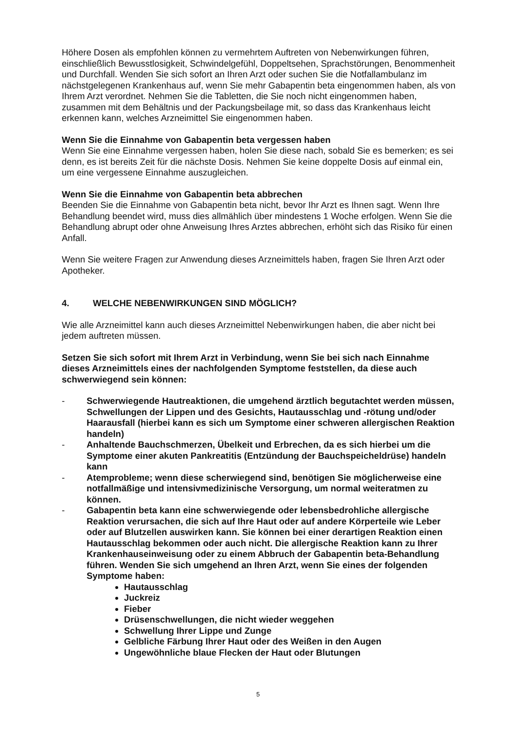Höhere Dosen als empfohlen können zu vermehrtem Auftreten von Nebenwirkungen führen, einschließlich Bewusstlosigkeit, Schwindelgefühl, Doppeltsehen, Sprachstörungen, Benommenheit und Durchfall. Wenden Sie sich sofort an Ihren Arzt oder suchen Sie die Notfallambulanz im nächstgelegenen Krankenhaus auf, wenn Sie mehr Gabapentin beta eingenommen haben, als von Ihrem Arzt verordnet. Nehmen Sie die Tabletten, die Sie noch nicht eingenommen haben, zusammen mit dem Behältnis und der Packungsbeilage mit, so dass das Krankenhaus leicht erkennen kann, welches Arzneimittel Sie eingenommen haben.
Wenn Sie die Einnahme von Gabapentin beta vergessen haben
Wenn Sie eine Einnahme vergessen haben, holen Sie diese nach, sobald Sie es bemerken; es sei denn, es ist bereits Zeit für die nächste Dosis. Nehmen Sie keine doppelte Dosis auf einmal ein, um eine vergessene Einnahme auszugleichen.
Wenn Sie die Einnahme von Gabapentin beta abbrechen
Beenden Sie die Einnahme von Gabapentin beta nicht, bevor Ihr Arzt es Ihnen sagt. Wenn Ihre Behandlung beendet wird, muss dies allmählich über mindestens 1 Woche erfolgen. Wenn Sie die Behandlung abrupt oder ohne Anweisung Ihres Arztes abbrechen, erhöht sich das Risiko für einen Anfall.
Wenn Sie weitere Fragen zur Anwendung dieses Arzneimittels haben, fragen Sie Ihren Arzt oder Apotheker.
4. WELCHE NEBENWIRKUNGEN SIND MÖGLICH?
Wie alle Arzneimittel kann auch dieses Arzneimittel Nebenwirkungen haben, die aber nicht bei jedem auftreten müssen.
Setzen Sie sich sofort mit Ihrem Arzt in Verbindung, wenn Sie bei sich nach Einnahme dieses Arzneimittels eines der nachfolgenden Symptome feststellen, da diese auch schwerwiegend sein können:
- Schwerwiegende Hautreaktionen, die umgehend ärztlich begutachtet werden müssen, Schwellungen der Lippen und des Gesichts, Hautausschlag und -rötung und/oder Haarausfall (hierbei kann es sich um Symptome einer schweren allergischen Reaktion handeln)
- Anhaltende Bauchschmerzen, Übelkeit und Erbrechen, da es sich hierbei um die Symptome einer akuten Pankreatitis (Entzündung der Bauchspeicheldrüse) handeln kann
- Atemprobleme; wenn diese scherwiegend sind, benötigen Sie möglicherweise eine notfallmäßige und intensivmedizinische Versorgung, um normal weiteratmen zu können.
- Gabapentin beta kann eine schwerwiegende oder lebensbedrohliche allergische Reaktion verursachen, die sich auf Ihre Haut oder auf andere Körperteile wie Leber oder auf Blutzellen auswirken kann. Sie können bei einer derartigen Reaktion einen Hautausschlag bekommen oder auch nicht. Die allergische Reaktion kann zu Ihrer Krankenhauseinweisung oder zu einem Abbruch der Gabapentin beta-Behandlung führen. Wenden Sie sich umgehend an Ihren Arzt, wenn Sie eines der folgenden Symptome haben:
Hautausschlag
Juckreiz
Fieber
Drüsenschwellungen, die nicht wieder weggehen
Schwellung Ihrer Lippe und Zunge
Gelbliche Färbung Ihrer Haut oder des Weißen in den Augen
Ungewöhnliche blaue Flecken der Haut oder Blutungen
5